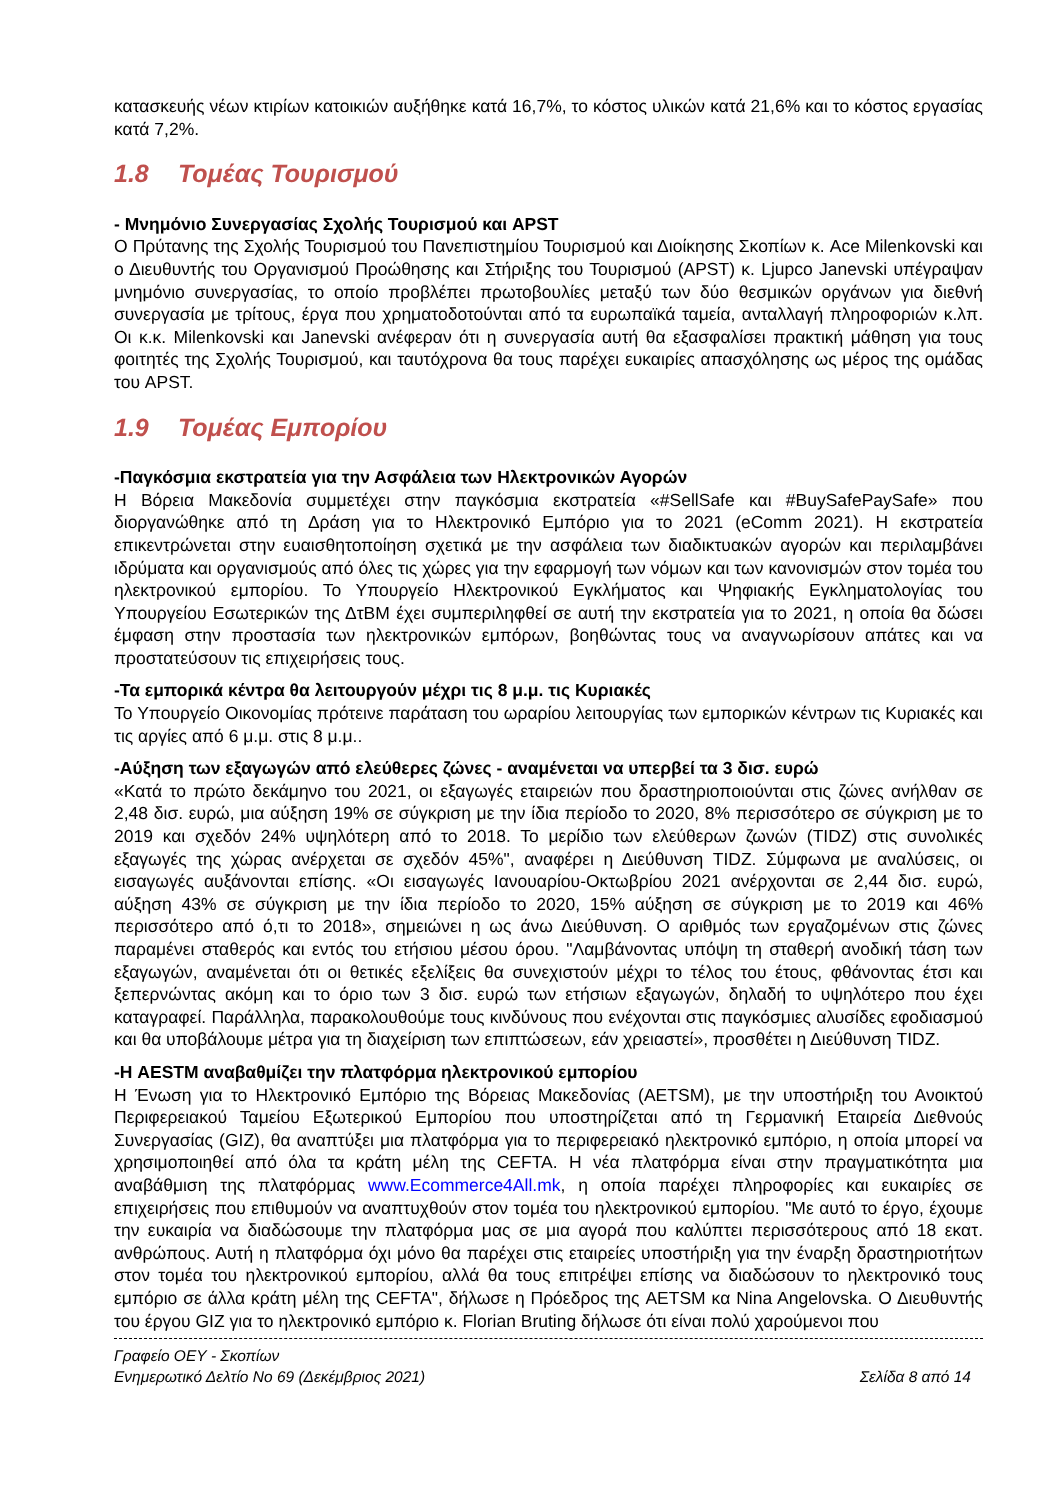κατασκευής νέων κτιρίων κατοικιών αυξήθηκε κατά 16,7%, το κόστος υλικών κατά 21,6% και το κόστος εργασίας κατά 7,2%.
1.8 Τομέας Τουρισμού
- Μνημόνιο Συνεργασίας Σχολής Τουρισμού και APST
Ο Πρύτανης της Σχολής Τουρισμού του Πανεπιστημίου Τουρισμού και Διοίκησης Σκοπίων κ. Ace Milenkovski και ο Διευθυντής του Οργανισμού Προώθησης και Στήριξης του Τουρισμού (APST) κ. Ljupco Janevski υπέγραψαν μνημόνιο συνεργασίας, το οποίο προβλέπει πρωτοβουλίες μεταξύ των δύο θεσμικών οργάνων για διεθνή συνεργασία με τρίτους, έργα που χρηματοδοτούνται από τα ευρωπαϊκά ταμεία, ανταλλαγή πληροφοριών κ.λπ. Οι κ.κ. Milenkovski και Janevski ανέφεραν ότι η συνεργασία αυτή θα εξασφαλίσει πρακτική μάθηση για τους φοιτητές της Σχολής Τουρισμού, και ταυτόχρονα θα τους παρέχει ευκαιρίες απασχόλησης ως μέρος της ομάδας του APST.
1.9 Τομέας Εμπορίου
-Παγκόσμια εκστρατεία για την Ασφάλεια των Ηλεκτρονικών Αγορών
Η Βόρεια Μακεδονία συμμετέχει στην παγκόσμια εκστρατεία «#SellSafe και #BuySafePaySafe» που διοργανώθηκε από τη Δράση για το Ηλεκτρονικό Εμπόριο για το 2021 (eComm 2021). Η εκστρατεία επικεντρώνεται στην ευαισθητοποίηση σχετικά με την ασφάλεια των διαδικτυακών αγορών και περιλαμβάνει ιδρύματα και οργανισμούς από όλες τις χώρες για την εφαρμογή των νόμων και των κανονισμών στον τομέα του ηλεκτρονικού εμπορίου. Το Υπουργείο Ηλεκτρονικού Εγκλήματος και Ψηφιακής Εγκληματολογίας του Υπουργείου Εσωτερικών της ΔτΒΜ έχει συμπεριληφθεί σε αυτή την εκστρατεία για το 2021, η οποία θα δώσει έμφαση στην προστασία των ηλεκτρονικών εμπόρων, βοηθώντας τους να αναγνωρίσουν απάτες και να προστατεύσουν τις επιχειρήσεις τους.
-Τα εμπορικά κέντρα θα λειτουργούν μέχρι τις 8 μ.μ. τις Κυριακές
Το Υπουργείο Οικονομίας πρότεινε παράταση του ωραρίου λειτουργίας των εμπορικών κέντρων τις Κυριακές και τις αργίες από 6 μ.μ. στις 8 μ.μ..
-Αύξηση των εξαγωγών από ελεύθερες ζώνες - αναμένεται να υπερβεί τα 3 δισ. ευρώ
«Κατά το πρώτο δεκάμηνο του 2021, οι εξαγωγές εταιρειών που δραστηριοποιούνται στις ζώνες ανήλθαν σε 2,48 δισ. ευρώ, μια αύξηση 19% σε σύγκριση με την ίδια περίοδο το 2020, 8% περισσότερο σε σύγκριση με το 2019 και σχεδόν 24% υψηλότερη από το 2018. Το μερίδιο των ελεύθερων ζωνών (TIDZ) στις συνολικές εξαγωγές της χώρας ανέρχεται σε σχεδόν 45%", αναφέρει η Διεύθυνση TIDZ. Σύμφωνα με αναλύσεις, οι εισαγωγές αυξάνονται επίσης. «Οι εισαγωγές Ιανουαρίου-Οκτωβρίου 2021 ανέρχονται σε 2,44 δισ. ευρώ, αύξηση 43% σε σύγκριση με την ίδια περίοδο το 2020, 15% αύξηση σε σύγκριση με το 2019 και 46% περισσότερο από ό,τι το 2018», σημειώνει η ως άνω Διεύθυνση. Ο αριθμός των εργαζομένων στις ζώνες παραμένει σταθερός και εντός του ετήσιου μέσου όρου. "Λαμβάνοντας υπόψη τη σταθερή ανοδική τάση των εξαγωγών, αναμένεται ότι οι θετικές εξελίξεις θα συνεχιστούν μέχρι το τέλος του έτους, φθάνοντας έτσι και ξεπερνώντας ακόμη και το όριο των 3 δισ. ευρώ των ετήσιων εξαγωγών, δηλαδή το υψηλότερο που έχει καταγραφεί. Παράλληλα, παρακολουθούμε τους κινδύνους που ενέχονται στις παγκόσμιες αλυσίδες εφοδιασμού και θα υποβάλουμε μέτρα για τη διαχείριση των επιπτώσεων, εάν χρειαστεί», προσθέτει η Διεύθυνση TIDZ.
-Η AESTM αναβαθμίζει την πλατφόρμα ηλεκτρονικού εμπορίου
Η Ένωση για το Ηλεκτρονικό Εμπόριο της Βόρειας Μακεδονίας (AETSM), με την υποστήριξη του Ανοικτού Περιφερειακού Ταμείου Εξωτερικού Εμπορίου που υποστηρίζεται από τη Γερμανική Εταιρεία Διεθνούς Συνεργασίας (GIZ), θα αναπτύξει μια πλατφόρμα για το περιφερειακό ηλεκτρονικό εμπόριο, η οποία μπορεί να χρησιμοποιηθεί από όλα τα κράτη μέλη της CEFTA. Η νέα πλατφόρμα είναι στην πραγματικότητα μια αναβάθμιση της πλατφόρμας www.Ecommerce4All.mk, η οποία παρέχει πληροφορίες και ευκαιρίες σε επιχειρήσεις που επιθυμούν να αναπτυχθούν στον τομέα του ηλεκτρονικού εμπορίου. "Με αυτό το έργο, έχουμε την ευκαιρία να διαδώσουμε την πλατφόρμα μας σε μια αγορά που καλύπτει περισσότερους από 18 εκατ. ανθρώπους. Αυτή η πλατφόρμα όχι μόνο θα παρέχει στις εταιρείες υποστήριξη για την έναρξη δραστηριοτήτων στον τομέα του ηλεκτρονικού εμπορίου, αλλά θα τους επιτρέψει επίσης να διαδώσουν το ηλεκτρονικό τους εμπόριο σε άλλα κράτη μέλη της CEFTA", δήλωσε η Πρόεδρος της AETSM κα Nina Angelovska. Ο Διευθυντής του έργου GIZ για το ηλεκτρονικό εμπόριο κ. Florian Bruting δήλωσε ότι είναι πολύ χαρούμενοι που
Γραφείο ΟΕΥ - Σκοπίων
Ενημερωτικό Δελτίο Νο 69 (Δεκέμβριος 2021) Σελίδα 8 από 14